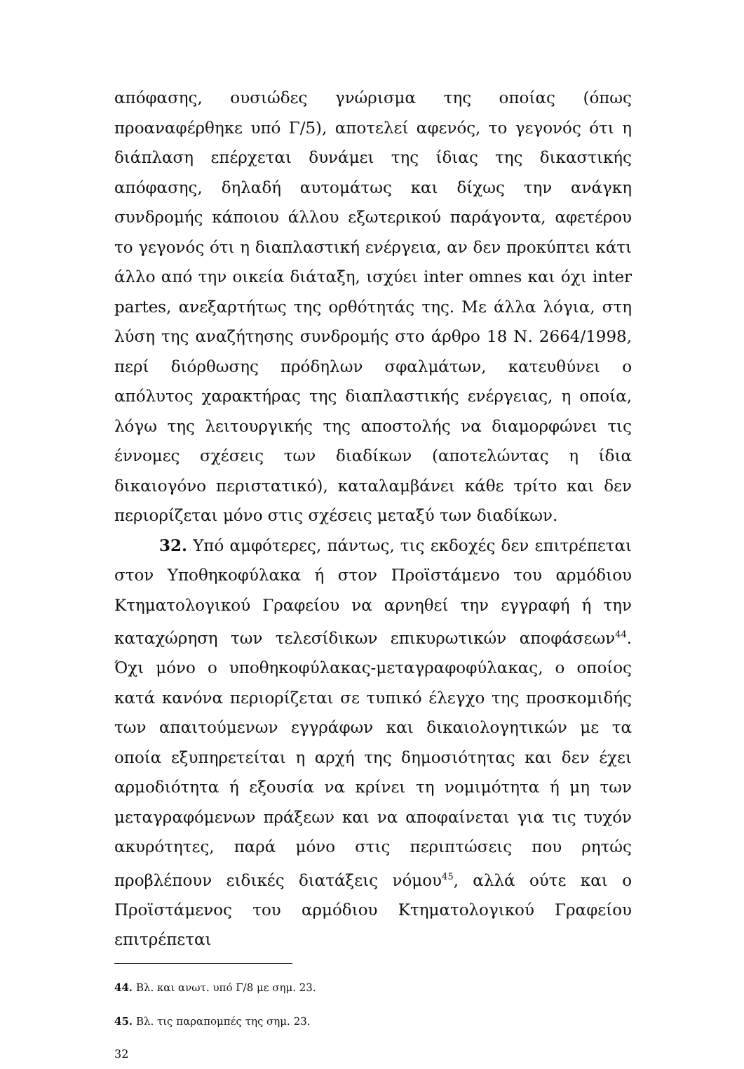απόφασης, ουσιώδες γνώρισμα της οποίας (όπως προαναφέρθηκε υπό Γ/5), αποτελεί αφενός, το γεγονός ότι η διάπλαση επέρχεται δυνάμει της ίδιας της δικαστικής απόφασης, δηλαδή αυτομάτως και δίχως την ανάγκη συνδρομής κάποιου άλλου εξωτερικού παράγοντα, αφετέρου το γεγονός ότι η διαπλαστική ενέργεια, αν δεν προκύπτει κάτι άλλο από την οικεία διάταξη, ισχύει inter omnes και όχι inter partes, ανεξαρτήτως της ορθότητάς της. Με άλλα λόγια, στη λύση της αναζήτησης συνδρομής στο άρθρο 18 Ν. 2664/1998, περί διόρθωσης πρόδηλων σφαλμάτων, κατευθύνει ο απόλυτος χαρακτήρας της διαπλαστικής ενέργειας, η οποία, λόγω της λειτουργικής της αποστολής να διαμορφώνει τις έννομες σχέσεις των διαδίκων (αποτελώντας η ίδια δικαιογόνο περιστατικό), καταλαμβάνει κάθε τρίτο και δεν περιορίζεται μόνο στις σχέσεις μεταξύ των διαδίκων.
32. Υπό αμφότερες, πάντως, τις εκδοχές δεν επιτρέπεται στον Υποθηκοφύλακα ή στον Προϊστάμενο του αρμόδιου Κτηματολογικού Γραφείου να αρνηθεί την εγγραφή ή την καταχώρηση των τελεσίδικων επικυρωτικών αποφάσεων<sup>44</sup>. Όχι μόνο ο υποθηκοφύλακας-μεταγραφοφύλακας, ο οποίος κατά κανόνα περιορίζεται σε τυπικό έλεγχο της προσκομιδής των απαιτούμενων εγγράφων και δικαιολογητικών με τα οποία εξυπηρετείται η αρχή της δημοσιότητας και δεν έχει αρμοδιότητα ή εξουσία να κρίνει τη νομιμότητα ή μη των μεταγραφόμενων πράξεων και να αποφαίνεται για τις τυχόν ακυρότητες, παρά μόνο στις περιπτώσεις που ρητώς προβλέπουν ειδικές διατάξεις νόμου<sup>45</sup>, αλλά ούτε και ο Προϊστάμενος του αρμόδιου Κτηματολογικού Γραφείου επιτρέπεται
44. Βλ. και ανωτ. υπό Γ/8 με σημ. 23.
45. Βλ. τις παραπομπές της σημ. 23.
32